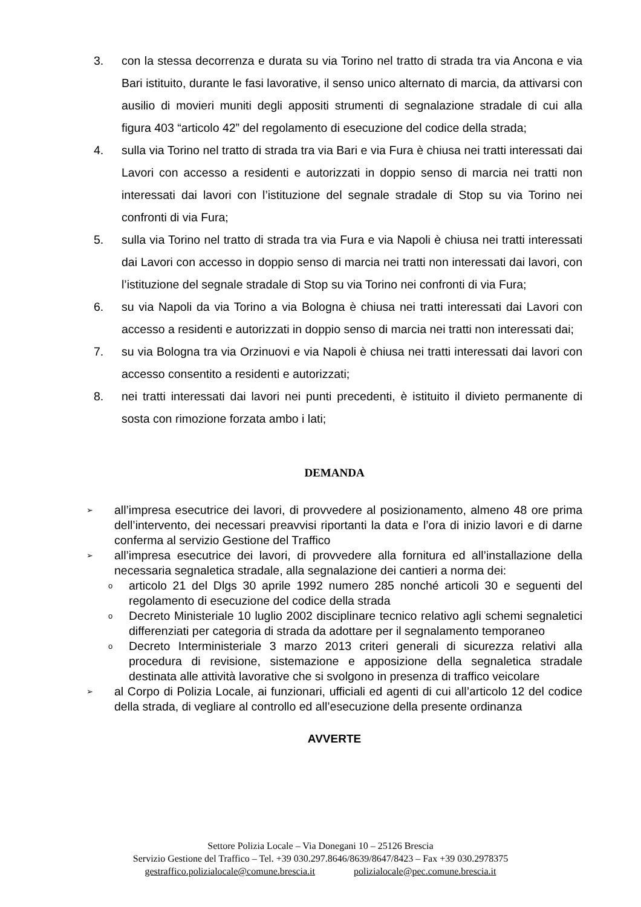3. con la stessa decorrenza e durata su via Torino nel tratto di strada tra via Ancona e via Bari istituito, durante le fasi lavorative, il senso unico alternato di marcia, da attivarsi con ausilio di movieri muniti degli appositi strumenti di segnalazione stradale di cui alla figura 403 “articolo 42” del regolamento di esecuzione del codice della strada;
4. sulla via Torino nel tratto di strada tra via Bari e via Fura è chiusa nei tratti interessati dai Lavori con accesso a residenti e autorizzati in doppio senso di marcia nei tratti non interessati dai lavori con l’istituzione del segnale stradale di Stop su via Torino nei confronti di via Fura;
5. sulla via Torino nel tratto di strada tra via Fura e via Napoli è chiusa nei tratti interessati dai Lavori con accesso in doppio senso di marcia nei tratti non interessati dai lavori, con l’istituzione del segnale stradale di Stop su via Torino nei confronti di via Fura;
6. su via Napoli da via Torino a via Bologna è chiusa nei tratti interessati dai Lavori con accesso a residenti e autorizzati in doppio senso di marcia nei tratti non interessati dai;
7. su via Bologna tra via Orzinuovi e via Napoli è chiusa nei tratti interessati dai lavori con accesso consentito a residenti e autorizzati;
8. nei tratti interessati dai lavori nei punti precedenti, è istituito il divieto permanente di sosta con rimozione forzata ambo i lati;
DEMANDA
➢ all’impresa esecutrice dei lavori, di provvedere al posizionamento, almeno 48 ore prima dell’intervento, dei necessari preavvisi riportanti la data e l’ora di inizio lavori e di darne conferma al servizio Gestione del Traffico
➢ all’impresa esecutrice dei lavori, di provvedere alla fornitura ed all’installazione della necessaria segnaletica stradale, alla segnalazione dei cantieri a norma dei:
oarticolo 21 del Dlgs 30 aprile 1992 numero 285 nonché articoli 30 e seguenti del regolamento di esecuzione del codice della strada
o Decreto Ministeriale 10 luglio 2002 disciplinare tecnico relativo agli schemi segnaletici differenziati per categoria di strada da adottare per il segnalamento temporaneo
o Decreto Interministeriale 3 marzo 2013 criteri generali di sicurezza relativi alla procedura di revisione, sistemazione e apposizione della segnaletica stradale destinata alle attività lavorative che si svolgono in presenza di traffico veicolare
➢ al Corpo di Polizia Locale, ai funzionari, ufficiali ed agenti di cui all’articolo 12 del codice della strada, di vegliare al controllo ed all’esecuzione della presente ordinanza
AVVERTE
Settore Polizia Locale – Via Donegani 10 – 25126 Brescia
Servizio Gestione del Traffico – Tel. +39 030.297.8646/8639/8647/8423 – Fax +39 030.2978375
gestraffico.polizialocale@comune.brescia.it polizialocale@pec.comune.brescia.it